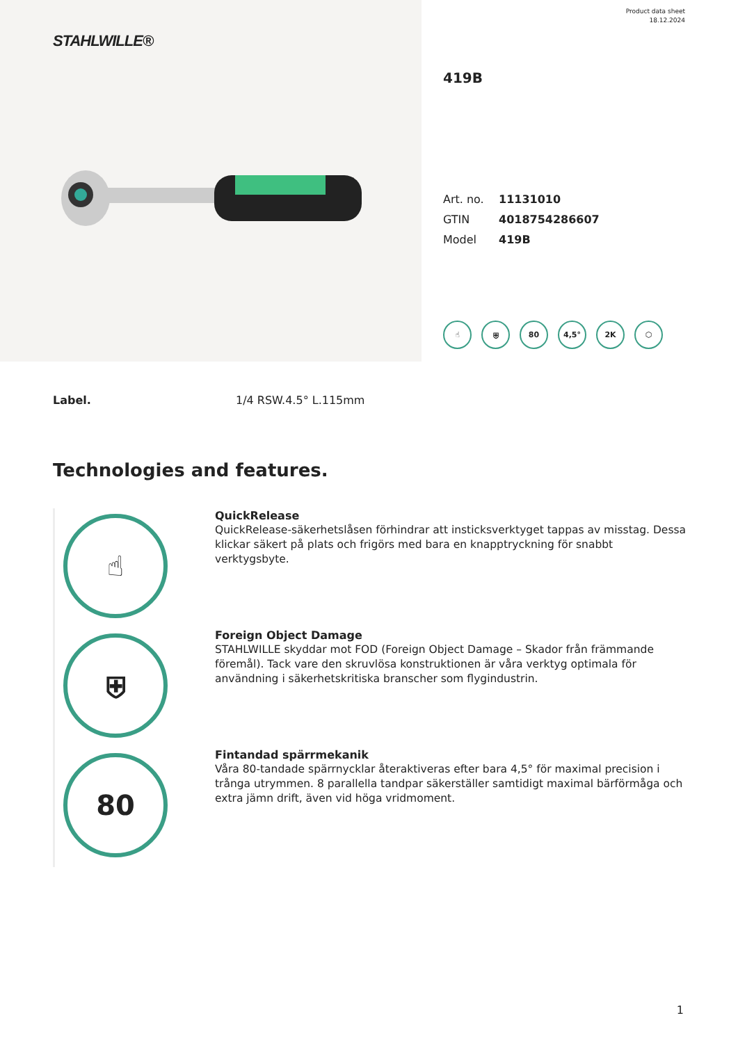STAHLWILLE®
Product data sheet
18.12.2024
419B
| Art. no. | 11131010 |
| GTIN | 4018754286607 |
| Model | 419B |
☝ ⛨ 80 4,5° 2K ⬡
Label. 1/4 RSW.4.5° L.115mm
Technologies and features.
☝
QuickRelease
QuickRelease-säkerhetslåsen förhindrar att insticksverktyget tappas av misstag. Dessa klickar säkert på plats och frigörs med bara en knapptryckning för snabbt verktygsbyte.
⛨
Foreign Object Damage
STAHLWILLE skyddar mot FOD (Foreign Object Damage – Skador från främmande föremål). Tack vare den skruvlösa konstruktionen är våra verktyg optimala för användning i säkerhetskritiska branscher som flygindustrin.
80
Fintandad spärrmekanik
Våra 80-tandade spärrnycklar återaktiveras efter bara 4,5° för maximal precision i trånga utrymmen. 8 parallella tandpar säkerställer samtidigt maximal bärförmåga och extra jämn drift, även vid höga vridmoment.
1